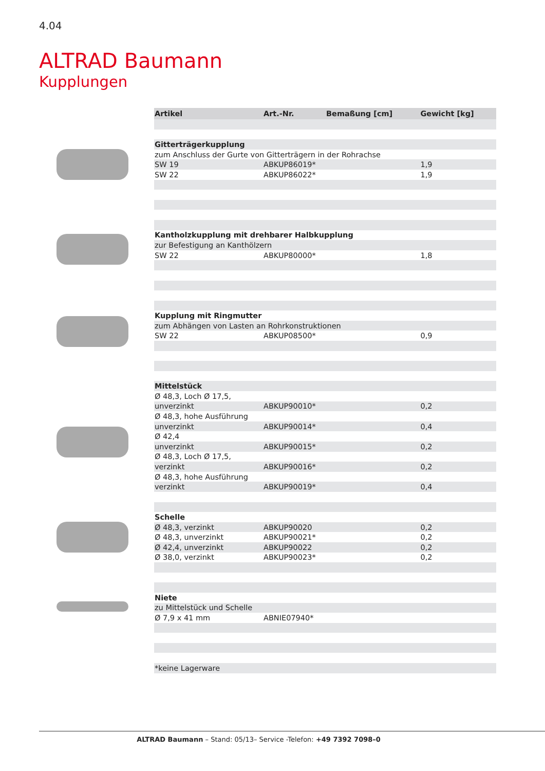4.04
ALTRAD Baumann
Kupplungen
| Artikel | Art.-Nr. | Bemaßung [cm] | Gewicht [kg] |
| --- | --- | --- | --- |
| Gitterträgerkupplung | | | |
| zum Anschluss der Gurte von Gitterträgern in der Rohrachse | | | |
| SW 19 | ABKUP86019* | | 1,9 |
| SW 22 | ABKUP86022* | | 1,9 |
| Kantholzkupplung mit drehbarer Halbkupplung | | | |
| zur Befestigung an Kanthölzern | | | |
| SW 22 | ABKUP80000* | | 1,8 |
| Kupplung mit Ringmutter | | | |
| zum Abhängen von Lasten an Rohrkonstruktionen | | | |
| SW 22 | ABKUP08500* | | 0,9 |
| Mittelstück | | | |
| Ø 48,3, Loch Ø 17,5, | | | |
| unverzinkt | ABKUP90010* | | 0,2 |
| Ø 48,3, hohe Ausführung | | | |
| unverzinkt | ABKUP90014* | | 0,4 |
| Ø 42,4 | | | |
| unverzinkt | ABKUP90015* | | 0,2 |
| Ø 48,3, Loch Ø 17,5, | | | |
| verzinkt | ABKUP90016* | | 0,2 |
| Ø 48,3, hohe Ausführung | | | |
| verzinkt | ABKUP90019* | | 0,4 |
| Schelle | | | |
| Ø 48,3, verzinkt | ABKUP90020 | | 0,2 |
| Ø 48,3, unverzinkt | ABKUP90021* | | 0,2 |
| Ø 42,4, unverzinkt | ABKUP90022 | | 0,2 |
| Ø 38,0, verzinkt | ABKUP90023* | | 0,2 |
| Niete | | | |
| zu Mittelstück und Schelle | | | |
| Ø 7,9 x 41 mm | ABNIE07940* | | |
| *keine Lagerware | | | |
ALTRAD Baumann – Stand: 05/13– Service -Telefon: +49 7392 7098–0